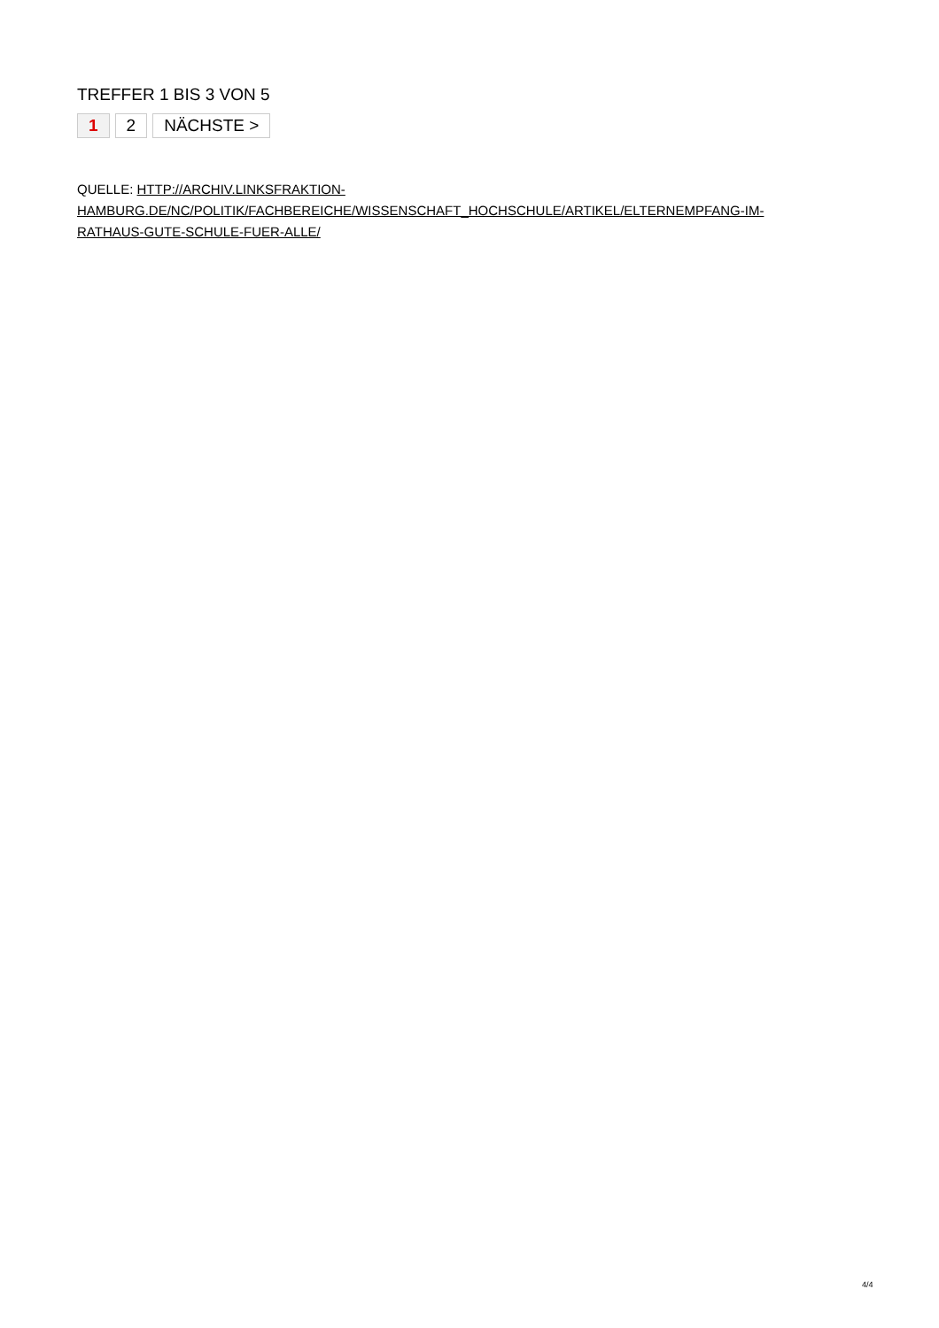TREFFER 1 BIS 3 VON 5
1 2 NÄCHSTE >
QUELLE: HTTP://ARCHIV.LINKSFRAKTION-
HAMBURG.DE/NC/POLITIK/FACHBEREICHE/WISSENSCHAFT_HOCHSCHULE/ARTIKEL/ELTERNEMPFANG-IM-
RATHAUS-GUTE-SCHULE-FUER-ALLE/
4/4